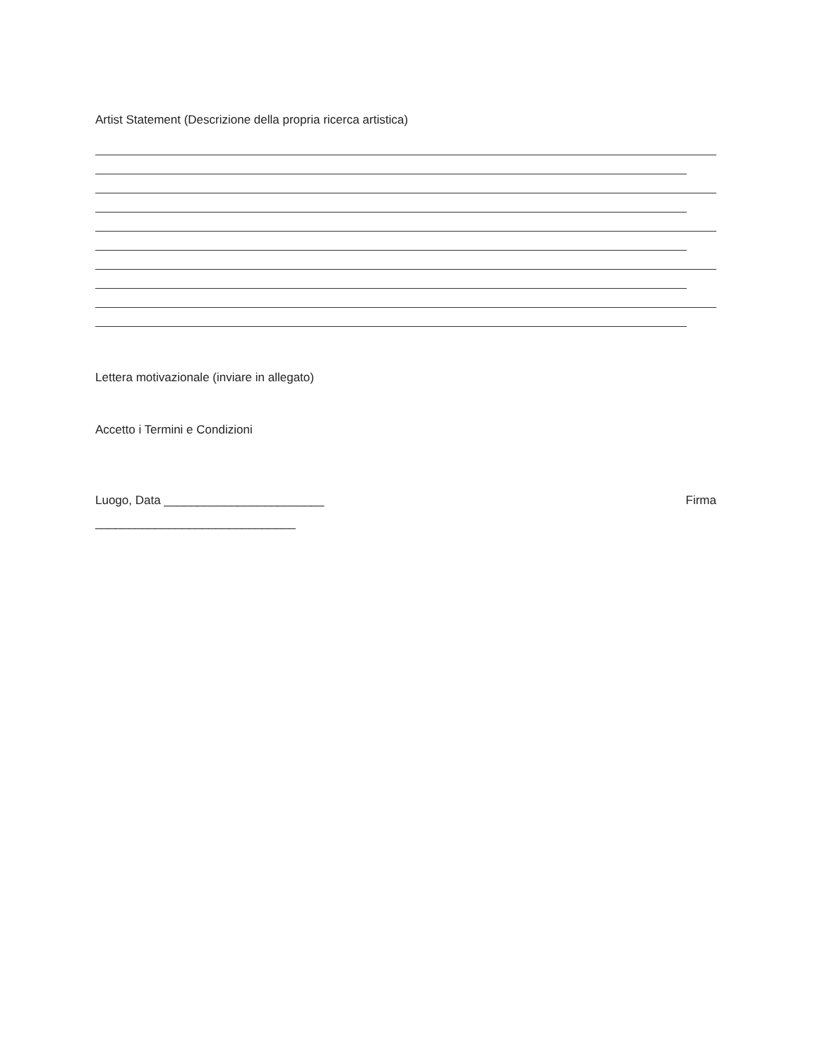Artist Statement (Descrizione della propria ricerca artistica)
Lettera motivazionale (inviare in allegato)
Accetto i Termini e Condizioni
Luogo, Data ________________________ Firma
______________________________